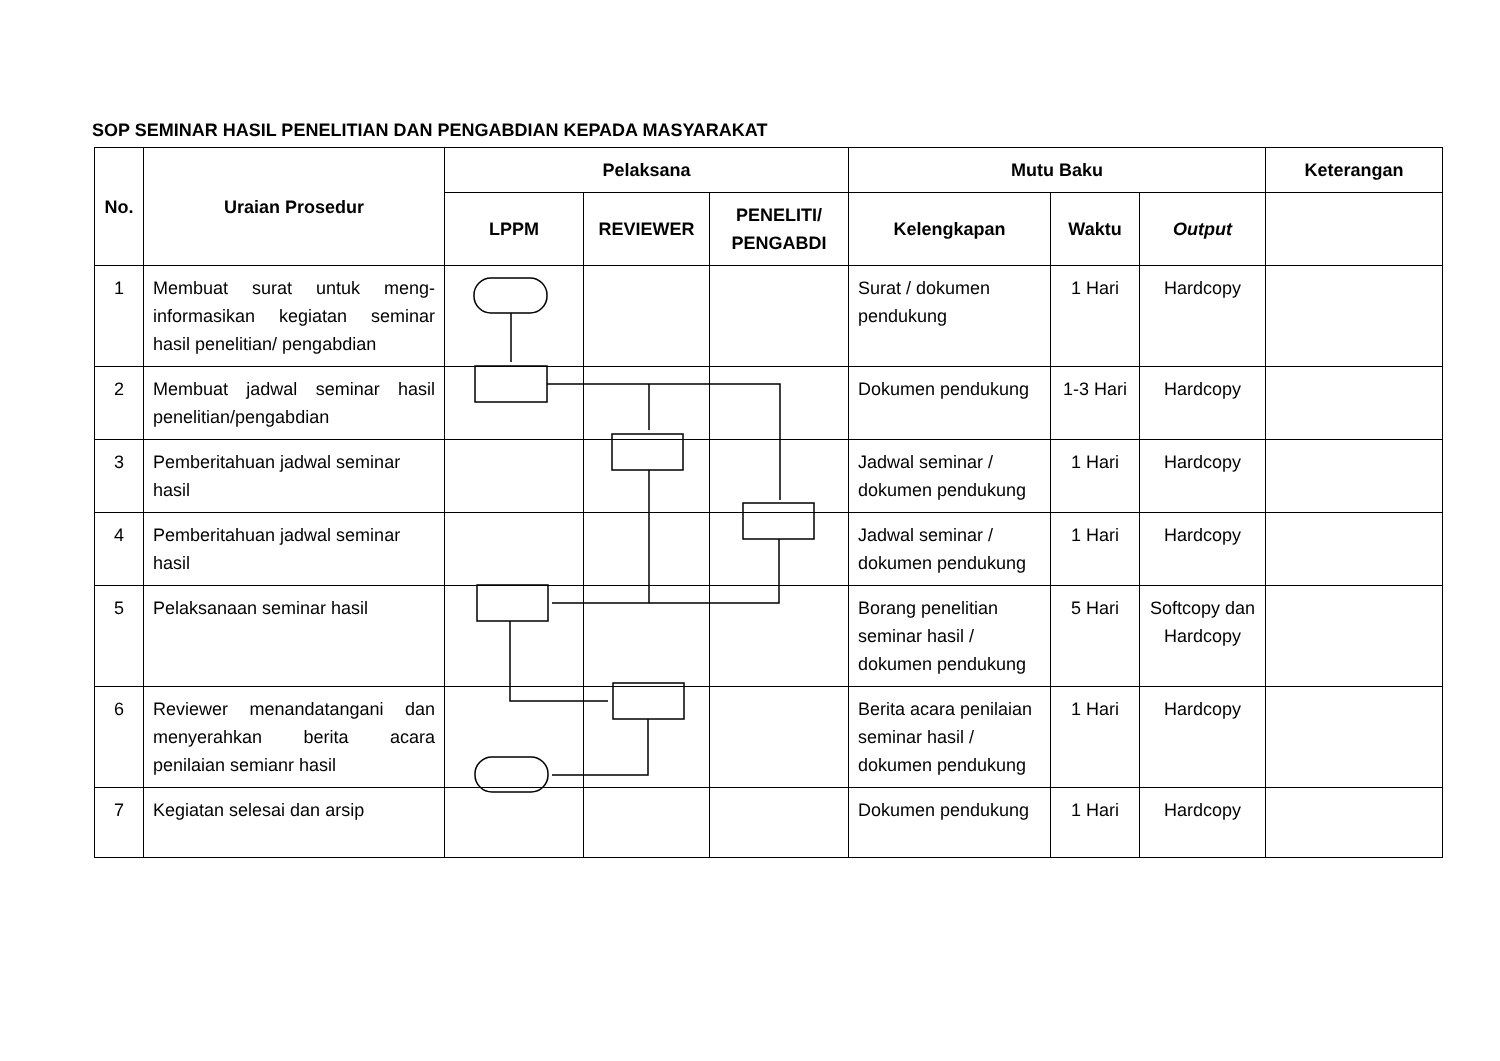SOP SEMINAR HASIL PENELITIAN DAN PENGABDIAN KEPADA MASYARAKAT
| No. | Uraian Prosedur | Pelaksana | | | Mutu Baku | | | Keterangan |
| --- | --- | --- | --- | --- | --- | --- | --- | --- |
| | | LPPM | REVIEWER | PENELITI/ PENGABDI | Kelengkapan | Waktu | Output | |
| 1 | Membuat surat untuk meng-informasikan kegiatan seminar hasil penelitian/ pengabdian | | | | Surat / dokumen pendukung | 1 Hari | Hardcopy | |
| 2 | Membuat jadwal seminar hasil penelitian/pengabdian | | | | Dokumen pendukung | 1-3 Hari | Hardcopy | |
| 3 | Pemberitahuan jadwal seminar hasil | | | | Jadwal seminar / dokumen pendukung | 1 Hari | Hardcopy | |
| 4 | Pemberitahuan jadwal seminar hasil | | | | Jadwal seminar / dokumen pendukung | 1 Hari | Hardcopy | |
| 5 | Pelaksanaan seminar hasil | | | | Borang penelitian seminar hasil / dokumen pendukung | 5 Hari | Softcopy dan Hardcopy | |
| 6 | Reviewer menandatangani dan menyerahkan berita acara penilaian semianr hasil | | | | Berita acara penilaian seminar hasil / dokumen pendukung | 1 Hari | Hardcopy | |
| 7 | Kegiatan selesai dan arsip | | | | Dokumen pendukung | 1 Hari | Hardcopy | |